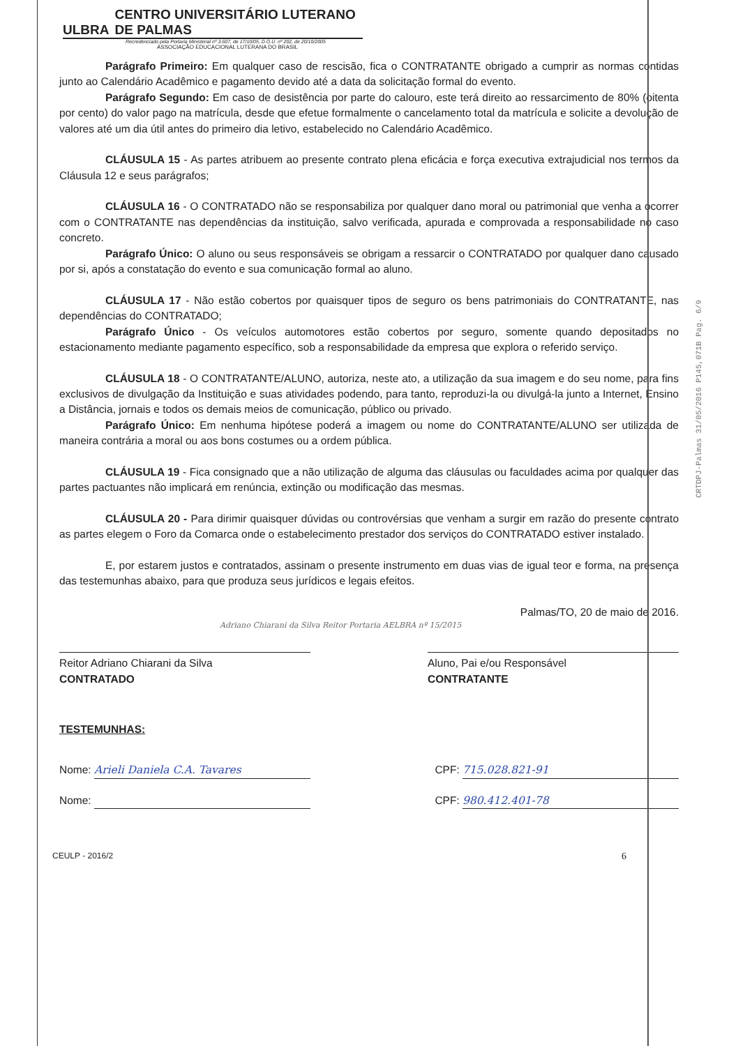ULBRA CENTRO UNIVERSITÁRIO LUTERANO DE PALMAS
Recredenciado pela Portaria Ministerial nº 3.607, de 17/10/05, D.O.U. nº 202, de 20/10/2005
ASSOCIAÇÃO EDUCACIONAL LUTERANA DO BRASIL
Parágrafo Primeiro: Em qualquer caso de rescisão, fica o CONTRATANTE obrigado a cumprir as normas contidas junto ao Calendário Acadêmico e pagamento devido até a data da solicitação formal do evento.
Parágrafo Segundo: Em caso de desistência por parte do calouro, este terá direito ao ressarcimento de 80% (oitenta por cento) do valor pago na matrícula, desde que efetue formalmente o cancelamento total da matrícula e solicite a devolução de valores até um dia útil antes do primeiro dia letivo, estabelecido no Calendário Acadêmico.
CLÁUSULA 15 - As partes atribuem ao presente contrato plena eficácia e força executiva extrajudicial nos termos da Cláusula 12 e seus parágrafos;
CLÁUSULA 16 - O CONTRATADO não se responsabiliza por qualquer dano moral ou patrimonial que venha a ocorrer com o CONTRATANTE nas dependências da instituição, salvo verificada, apurada e comprovada a responsabilidade no caso concreto.
Parágrafo Único: O aluno ou seus responsáveis se obrigam a ressarcir o CONTRATADO por qualquer dano causado por si, após a constatação do evento e sua comunicação formal ao aluno.
CLÁUSULA 17 - Não estão cobertos por quaisquer tipos de seguro os bens patrimoniais do CONTRATANTE, nas dependências do CONTRATADO;
Parágrafo Único - Os veículos automotores estão cobertos por seguro, somente quando depositados no estacionamento mediante pagamento específico, sob a responsabilidade da empresa que explora o referido serviço.
CLÁUSULA 18 - O CONTRATANTE/ALUNO, autoriza, neste ato, a utilização da sua imagem e do seu nome, para fins exclusivos de divulgação da Instituição e suas atividades podendo, para tanto, reproduzi-la ou divulgá-la junto a Internet, Ensino a Distância, jornais e todos os demais meios de comunicação, público ou privado.
Parágrafo Único: Em nenhuma hipótese poderá a imagem ou nome do CONTRATANTE/ALUNO ser utilizada de maneira contrária a moral ou aos bons costumes ou a ordem pública.
CLÁUSULA 19 - Fica consignado que a não utilização de alguma das cláusulas ou faculdades acima por qualquer das partes pactuantes não implicará em renúncia, extinção ou modificação das mesmas.
CLÁUSULA 20 - Para dirimir quaisquer dúvidas ou controvérsias que venham a surgir em razão do presente contrato as partes elegem o Foro da Comarca onde o estabelecimento prestador dos serviços do CONTRATADO estiver instalado.
E, por estarem justos e contratados, assinam o presente instrumento em duas vias de igual teor e forma, na presença das testemunhas abaixo, para que produza seus jurídicos e legais efeitos.
Palmas/TO, 20 de maio de 2016.
Adriano Chiarani da Silva Reitor Portaria AELBRA nº 15/2015
Reitor Adriano Chiarani da Silva
CONTRATADO
Aluno, Pai e/ou Responsável
CONTRATANTE
TESTEMUNHAS:
Nome: Arieli Daniela C.A. Tavares CPF: 715.028.821-91
Nome: CPF: 980.412.401-78
CEULP - 2016/2 6
CRTDPJ-Palmas 31/05/2016 P145,071B Pag. 6/9